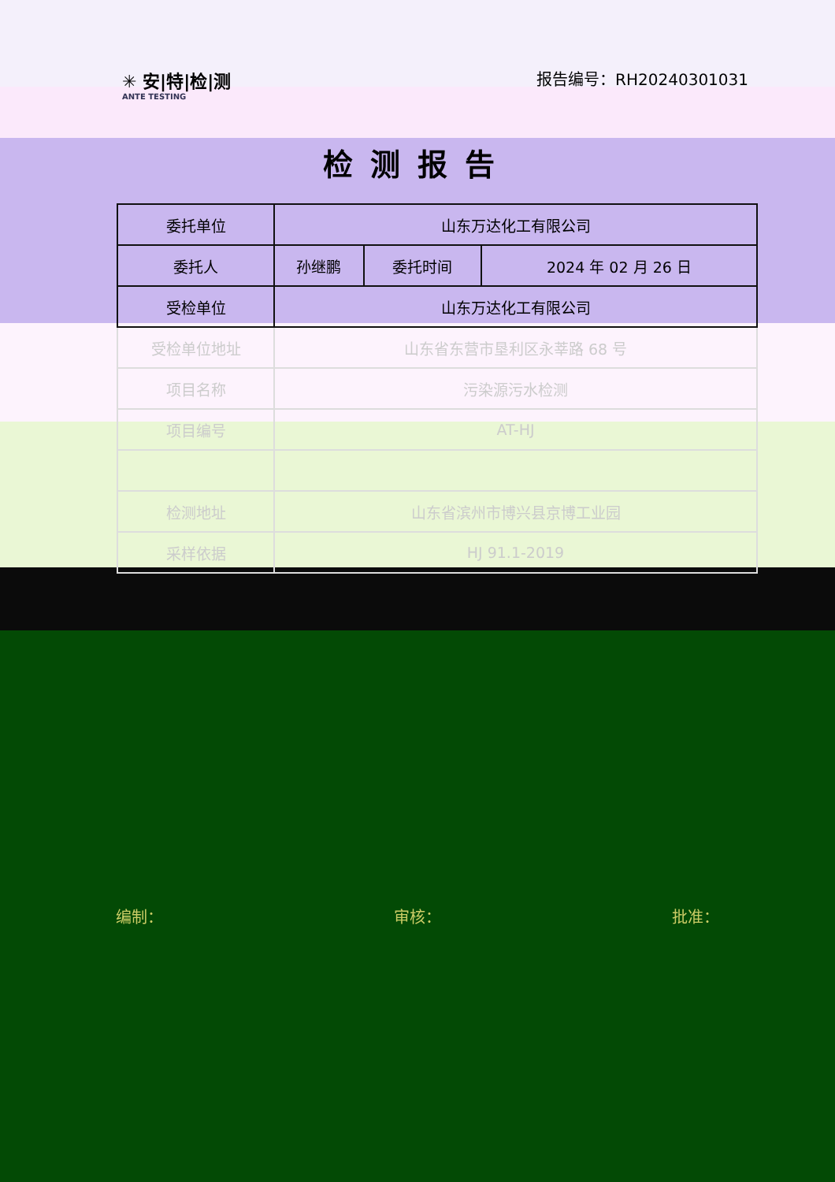✳ 安|特|检|测
ANTE TESTING
报告编号：RH20240301031
检测报告
| 委托单位 | 山东万达化工有限公司 | | |
| 委托人 | 孙继鹏 | 委托时间 | 2024 年 02 月 26 日 |
| 受检单位 | 山东万达化工有限公司 | | |
| 受检单位地址 | 山东省东营市垦利区永莘路 68 号 | | |
| 项目名称 | 污染源污水检测 | | |
| 项目编号 | AT-HJ | | |
| 检测地址 | 山东省滨州市博兴县京博工业园 | | |
| 采样依据 | HJ 91.1-2019 | | |
编制： 审核： 批准：